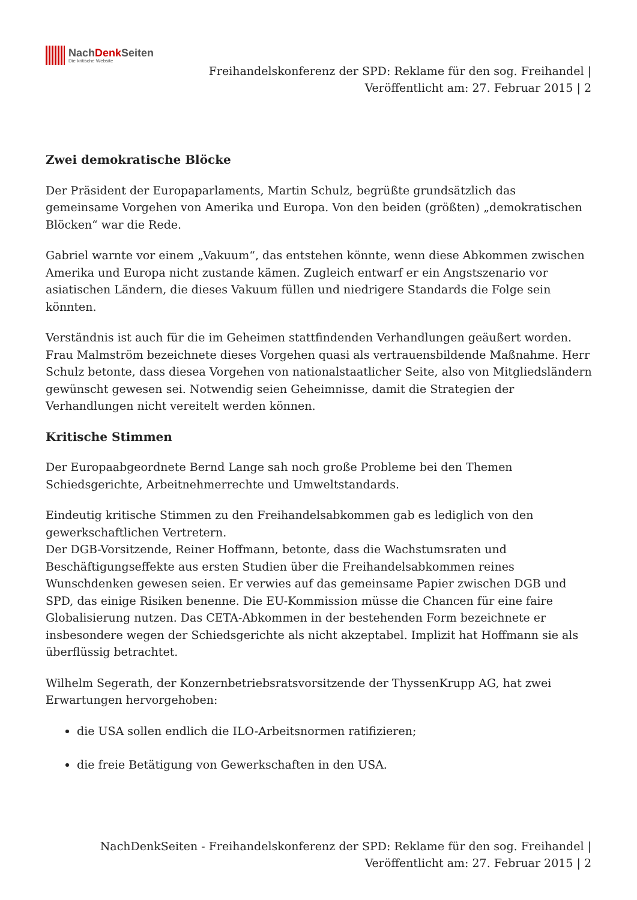NachDenk Seiten
Die kritische Website
Freihandelskonferenz der SPD: Reklame für den sog. Freihandel |
Veröffentlicht am: 27. Februar 2015 | 2
Zwei demokratische Blöcke
Der Präsident der Europaparlaments, Martin Schulz, begrüßte grundsätzlich das gemeinsame Vorgehen von Amerika und Europa. Von den beiden (größten) „demokratischen Blöcken“ war die Rede.
Gabriel warnte vor einem „Vakuum“, das entstehen könnte, wenn diese Abkommen zwischen Amerika und Europa nicht zustande kämen. Zugleich entwarf er ein Angstszenario vor asiatischen Ländern, die dieses Vakuum füllen und niedrigere Standards die Folge sein könnten.
Verständnis ist auch für die im Geheimen stattfindenden Verhandlungen geäußert worden. Frau Malmström bezeichnete dieses Vorgehen quasi als vertrauensbildende Maßnahme. Herr Schulz betonte, dass diesea Vorgehen von nationalstaatlicher Seite, also von Mitgliedsländern gewünscht gewesen sei. Notwendig seien Geheimnisse, damit die Strategien der Verhandlungen nicht vereitelt werden können.
Kritische Stimmen
Der Europaabgeordnete Bernd Lange sah noch große Probleme bei den Themen Schiedsgerichte, Arbeitnehmerrechte und Umweltstandards.
Eindeutig kritische Stimmen zu den Freihandelsabkommen gab es lediglich von den gewerkschaftlichen Vertretern.
Der DGB-Vorsitzende, Reiner Hoffmann, betonte, dass die Wachstumsraten und Beschäftigungseffekte aus ersten Studien über die Freihandelsabkommen reines Wunschdenken gewesen seien. Er verwies auf das gemeinsame Papier zwischen DGB und SPD, das einige Risiken benenne. Die EU-Kommission müsse die Chancen für eine faire Globalisierung nutzen. Das CETA-Abkommen in der bestehenden Form bezeichnete er insbesondere wegen der Schiedsgerichte als nicht akzeptabel. Implizit hat Hoffmann sie als überflüssig betrachtet.
Wilhelm Segerath, der Konzernbetriebsratsvorsitzende der ThyssenKrupp AG, hat zwei Erwartungen hervorgehoben:
die USA sollen endlich die ILO-Arbeitsnormen ratifizieren;
die freie Betätigung von Gewerkschaften in den USA.
NachDenkSeiten - Freihandelskonferenz der SPD: Reklame für den sog. Freihandel |
Veröffentlicht am: 27. Februar 2015 | 2